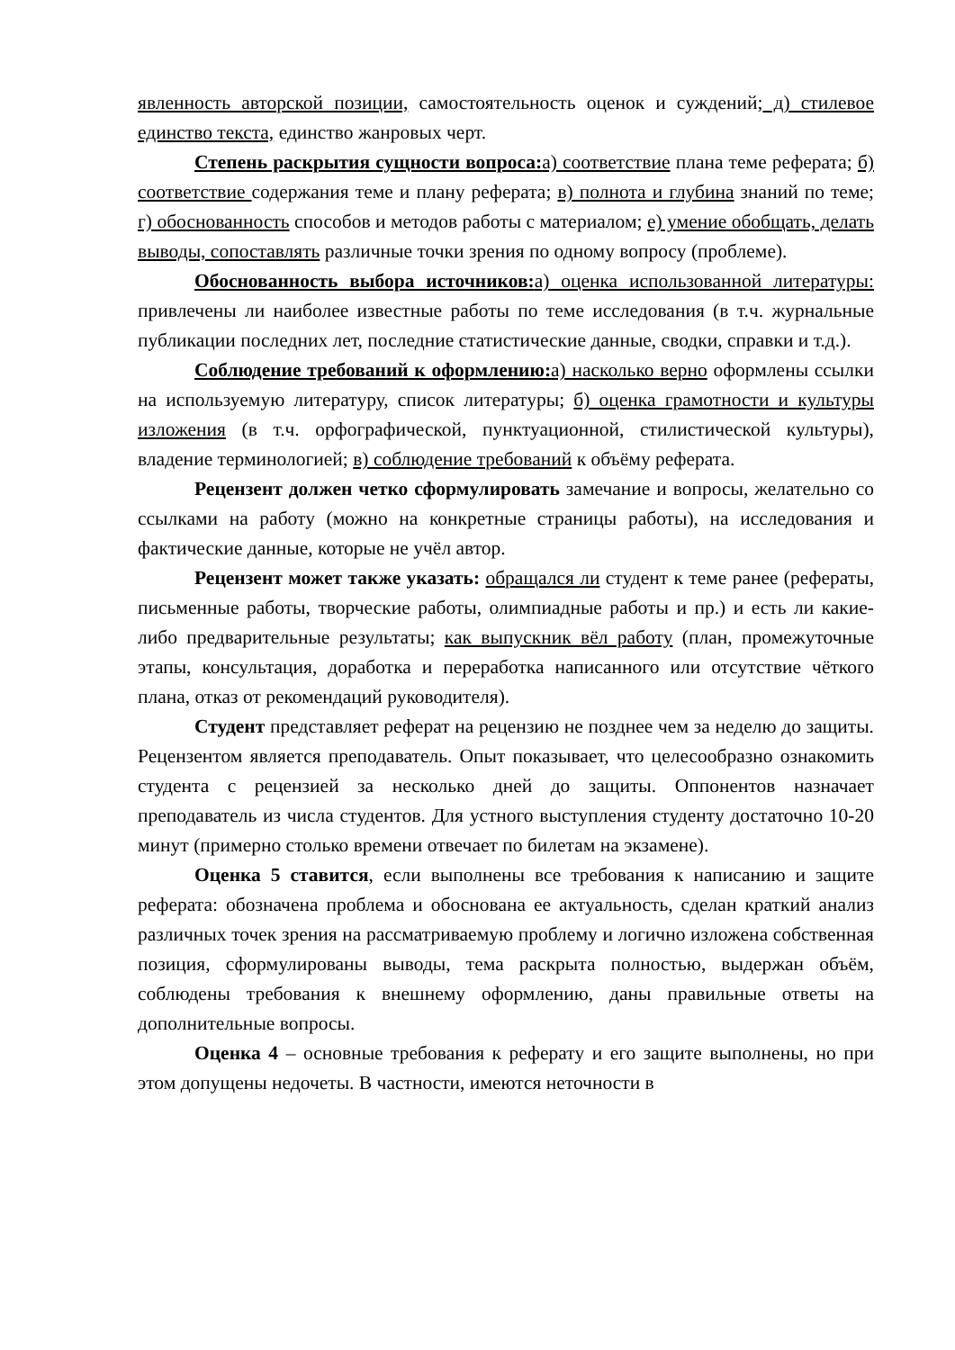явленность авторской позиции, самостоятельность оценок и суждений; д) стилевое единство текста, единство жанровых черт.
Степень раскрытия сущности вопроса: а) соответствие плана теме реферата; б) соответствие содержания теме и плану реферата; в) полнота и глубина знаний по теме; г) обоснованность способов и методов работы с материалом; е) умение обобщать, делать выводы, сопоставлять различные точки зрения по одному вопросу (проблеме).
Обоснованность выбора источников: а) оценка использованной литературы: привлечены ли наиболее известные работы по теме исследования (в т.ч. журнальные публикации последних лет, последние статистические данные, сводки, справки и т.д.).
Соблюдение требований к оформлению: а) насколько верно оформлены ссылки на используемую литературу, список литературы; б) оценка грамотности и культуры изложения (в т.ч. орфографической, пунктуационной, стилистической культуры), владение терминологией; в) соблюдение требований к объёму реферата.
Рецензент должен четко сформулировать замечание и вопросы, желательно со ссылками на работу (можно на конкретные страницы работы), на исследования и фактические данные, которые не учёл автор.
Рецензент может также указать: обращался ли студент к теме ранее (рефераты, письменные работы, творческие работы, олимпиадные работы и пр.) и есть ли какие-либо предварительные результаты; как выпускник вёл работу (план, промежуточные этапы, консультация, доработка и переработка написанного или отсутствие чёткого плана, отказ от рекомендаций руководителя).
Студент представляет реферат на рецензию не позднее чем за неделю до защиты. Рецензентом является преподаватель. Опыт показывает, что целесообразно ознакомить студента с рецензией за несколько дней до защиты. Оппонентов назначает преподаватель из числа студентов. Для устного выступления студенту достаточно 10-20 минут (примерно столько времени отвечает по билетам на экзамене).
Оценка 5 ставится, если выполнены все требования к написанию и защите реферата: обозначена проблема и обоснована ее актуальность, сделан краткий анализ различных точек зрения на рассматриваемую проблему и логично изложена собственная позиция, сформулированы выводы, тема раскрыта полностью, выдержан объём, соблюдены требования к внешнему оформлению, даны правильные ответы на дополнительные вопросы.
Оценка 4 – основные требования к реферату и его защите выполнены, но при этом допущены недочеты. В частности, имеются неточности в